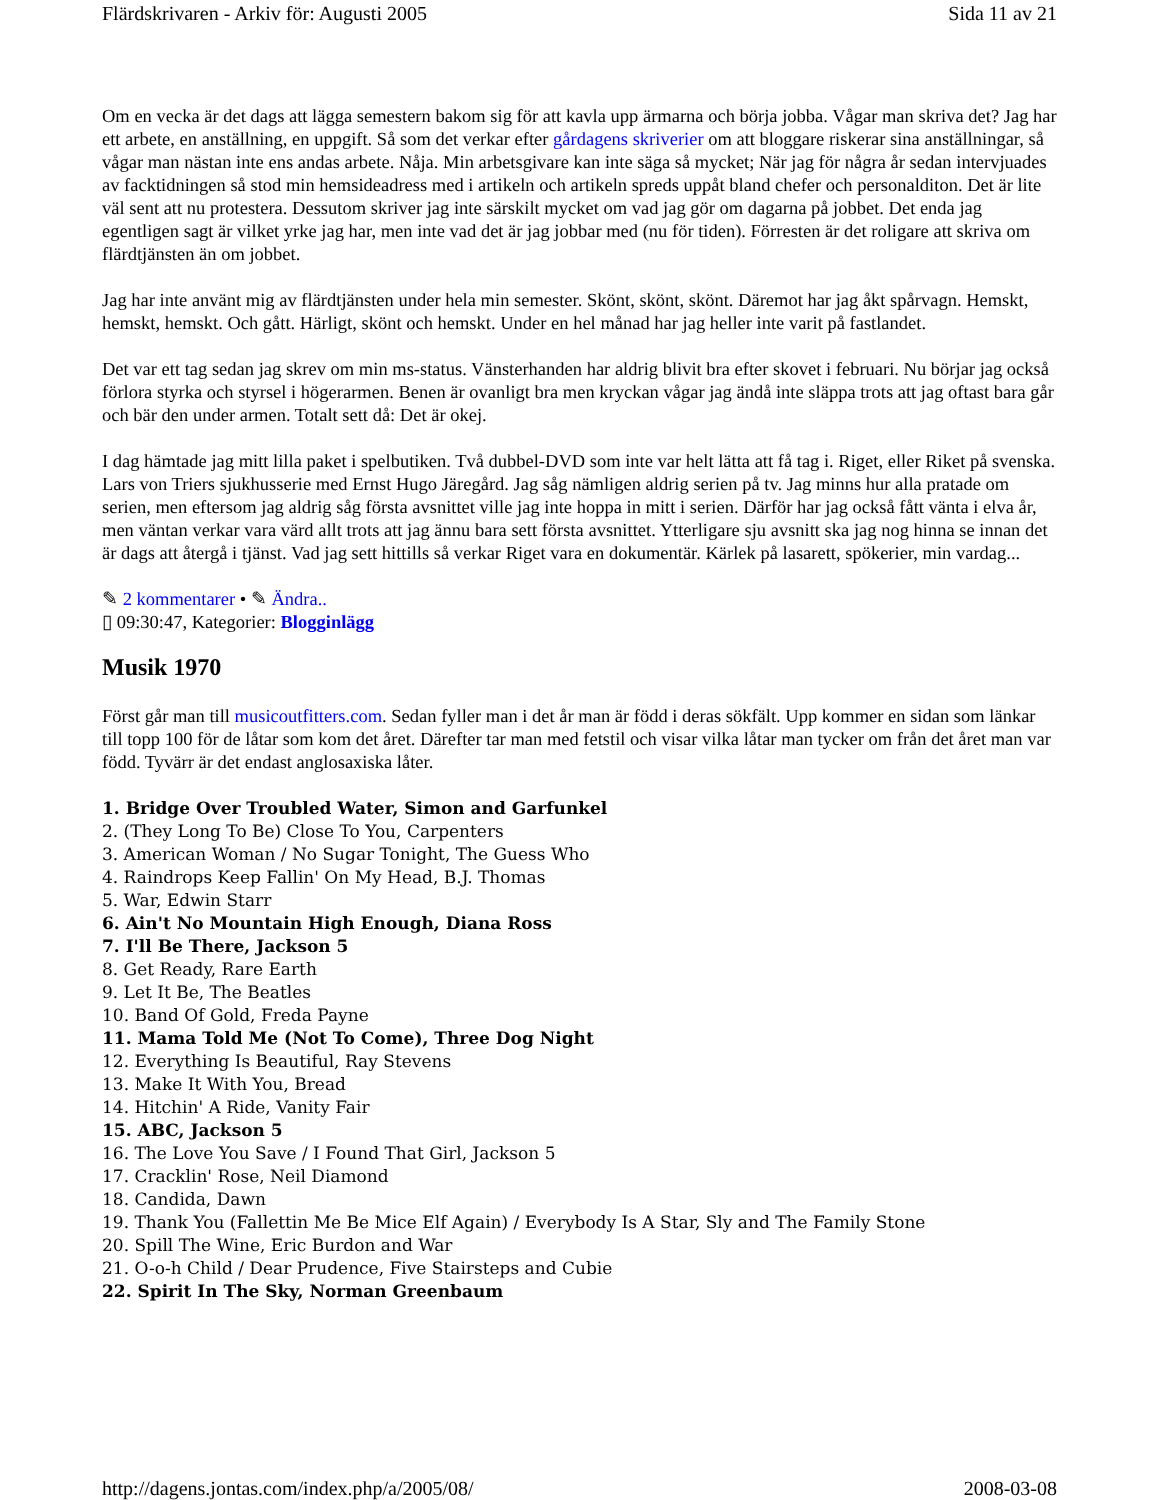Flärdskrivaren - Arkiv för: Augusti 2005 Sida 11 av 21
Om en vecka är det dags att lägga semestern bakom sig för att kavla upp ärmarna och börja jobba. Vågar man skriva det? Jag har ett arbete, en anställning, en uppgift. Så som det verkar efter gårdagens skriverier om att bloggare riskerar sina anställningar, så vågar man nästan inte ens andas arbete. Nåja. Min arbetsgivare kan inte säga så mycket; När jag för några år sedan intervjuades av facktidningen så stod min hemsideadress med i artikeln och artikeln spreds uppåt bland chefer och personalditon. Det är lite väl sent att nu protestera. Dessutom skriver jag inte särskilt mycket om vad jag gör om dagarna på jobbet. Det enda jag egentligen sagt är vilket yrke jag har, men inte vad det är jag jobbar med (nu för tiden). Förresten är det roligare att skriva om flärdtjänsten än om jobbet.
Jag har inte använt mig av flärdtjänsten under hela min semester. Skönt, skönt, skönt. Däremot har jag åkt spårvagn. Hemskt, hemskt, hemskt. Och gått. Härligt, skönt och hemskt. Under en hel månad har jag heller inte varit på fastlandet.
Det var ett tag sedan jag skrev om min ms-status. Vänsterhanden har aldrig blivit bra efter skovet i februari. Nu börjar jag också förlora styrka och styrsel i högerarmen. Benen är ovanligt bra men kryckan vågar jag ändå inte släppa trots att jag oftast bara går och bär den under armen. Totalt sett då: Det är okej.
I dag hämtade jag mitt lilla paket i spelbutiken. Två dubbel-DVD som inte var helt lätta att få tag i. Riget, eller Riket på svenska. Lars von Triers sjukhusserie med Ernst Hugo Järegård. Jag såg nämligen aldrig serien på tv. Jag minns hur alla pratade om serien, men eftersom jag aldrig såg första avsnittet ville jag inte hoppa in mitt i serien. Därför har jag också fått vänta i elva år, men väntan verkar vara värd allt trots att jag ännu bara sett första avsnittet. Ytterligare sju avsnitt ska jag nog hinna se innan det är dags att återgå i tjänst. Vad jag sett hittills så verkar Riget vara en dokumentär. Kärlek på lasarett, spökerier, min vardag...
✎ 2 kommentarer • ✎ Ändra..
▯ 09:30:47, Kategorier: Blogginlägg
Musik 1970
Först går man till musicoutfitters.com. Sedan fyller man i det år man är född i deras sökfält. Upp kommer en sidan som länkar till topp 100 för de låtar som kom det året. Därefter tar man med fetstil och visar vilka låtar man tycker om från det året man var född. Tyvärr är det endast anglosaxiska låter.
1. Bridge Over Troubled Water, Simon and Garfunkel
2. (They Long To Be) Close To You, Carpenters
3. American Woman / No Sugar Tonight, The Guess Who
4. Raindrops Keep Fallin' On My Head, B.J. Thomas
5. War, Edwin Starr
6. Ain't No Mountain High Enough, Diana Ross
7. I'll Be There, Jackson 5
8. Get Ready, Rare Earth
9. Let It Be, The Beatles
10. Band Of Gold, Freda Payne
11. Mama Told Me (Not To Come), Three Dog Night
12. Everything Is Beautiful, Ray Stevens
13. Make It With You, Bread
14. Hitchin' A Ride, Vanity Fair
15. ABC, Jackson 5
16. The Love You Save / I Found That Girl, Jackson 5
17. Cracklin' Rose, Neil Diamond
18. Candida, Dawn
19. Thank You (Fallettin Me Be Mice Elf Again) / Everybody Is A Star, Sly and The Family Stone
20. Spill The Wine, Eric Burdon and War
21. O-o-h Child / Dear Prudence, Five Stairsteps and Cubie
22. Spirit In The Sky, Norman Greenbaum
http://dagens.jontas.com/index.php/a/2005/08/ 2008-03-08